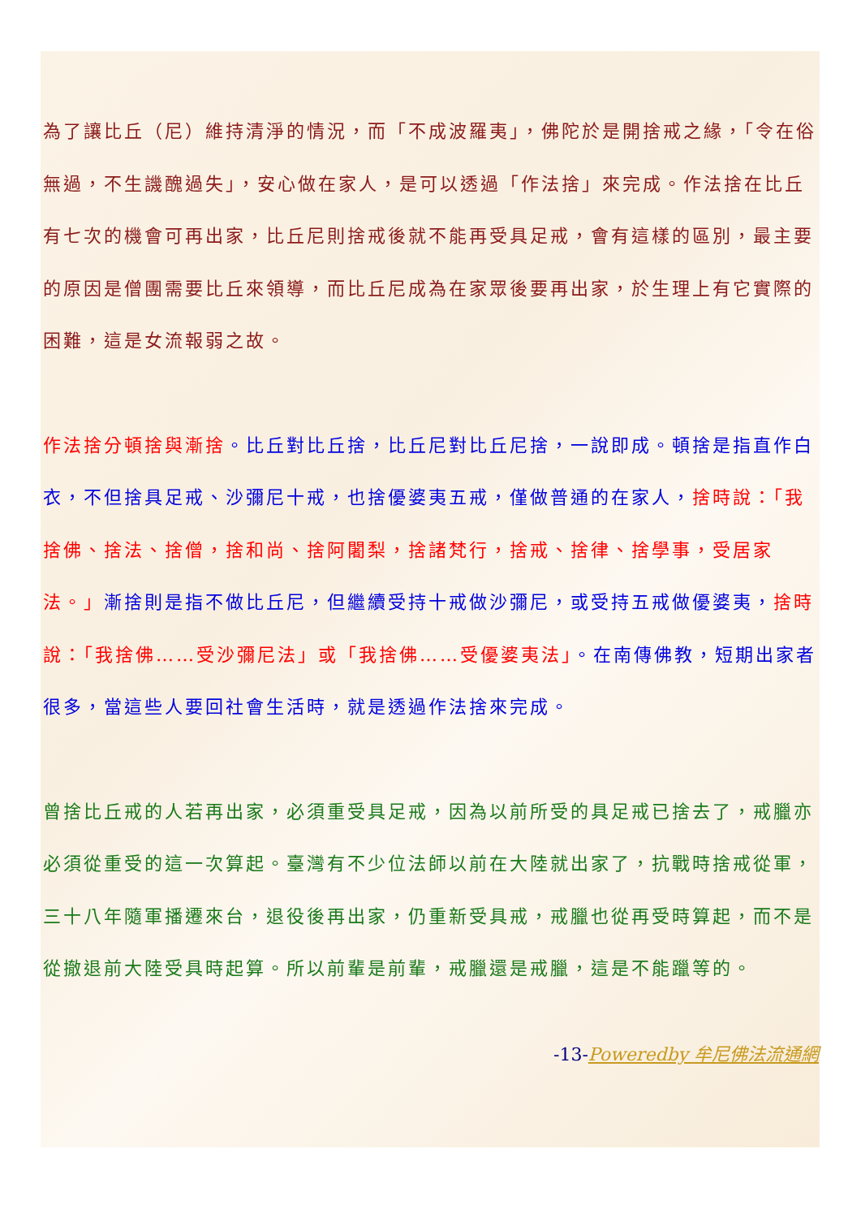為了讓比丘（尼）維持清淨的情況，而「不成波羅夷」，佛陀於是開捨戒之緣，「令在俗無過，不生譏醜過失」，安心做在家人，是可以透過「作法捨」來完成。作法捨在比丘有七次的機會可再出家，比丘尼則捨戒後就不能再受具足戒，會有這樣的區別，最主要的原因是僧團需要比丘來領導，而比丘尼成為在家眾後要再出家，於生理上有它實際的困難，這是女流報弱之故。
作法捨分頓捨與漸捨。比丘對比丘捨，比丘尼對比丘尼捨，一說即成。頓捨是指直作白衣，不但捨具足戒、沙彌尼十戒，也捨優婆夷五戒，僅做普通的在家人，捨時說：「我捨佛、捨法、捨僧，捨和尚、捨阿闍梨，捨諸梵行，捨戒、捨律、捨學事，受居家法。」漸捨則是指不做比丘尼，但繼續受持十戒做沙彌尼，或受持五戒做優婆夷，捨時說：「我捨佛……受沙彌尼法」或「我捨佛……受優婆夷法」。在南傳佛教，短期出家者很多，當這些人要回社會生活時，就是透過作法捨來完成。
曾捨比丘戒的人若再出家，必須重受具足戒，因為以前所受的具足戒已捨去了，戒臘亦必須從重受的這一次算起。臺灣有不少位法師以前在大陸就出家了，抗戰時捨戒從軍，三十八年隨軍播遷來台，退役後再出家，仍重新受具戒，戒臘也從再受時算起，而不是從撤退前大陸受具時起算。所以前輩是前輩，戒臘還是戒臘，這是不能躐等的。
-13-Poweredby 牟尼佛法流通網